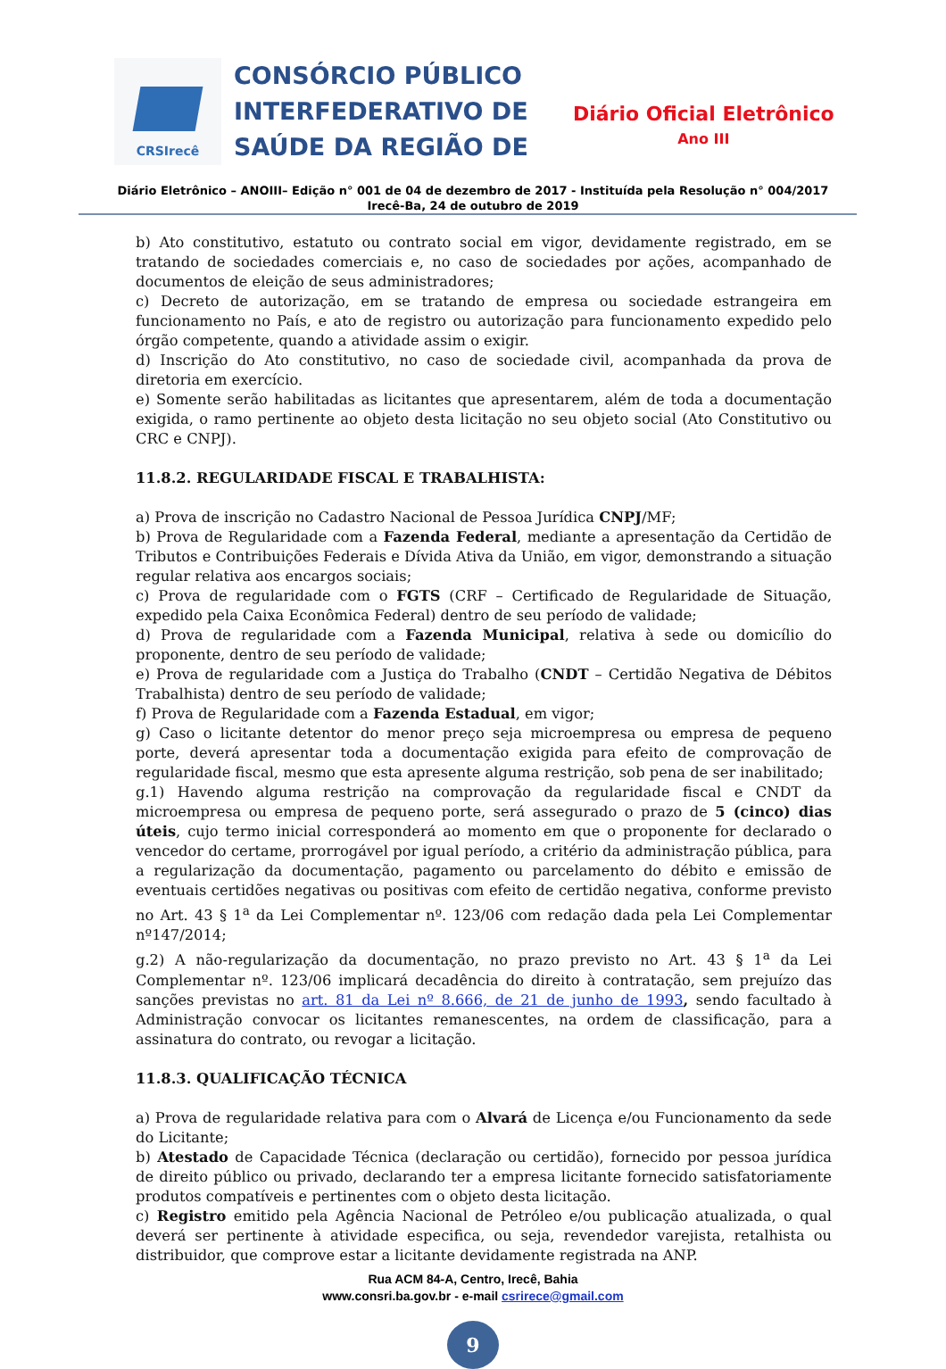CRSIrecê
CONSÓRCIO PÚBLICO
INTERFEDERATIVO DE
SAÚDE DA REGIÃO DE
Diário Oficial Eletrônico
Ano III
Diário Eletrônico – ANOIII– Edição n° 001 de 04 de dezembro de 2017 - Instituída pela Resolução n° 004/2017
Irecê-Ba, 24 de outubro de 2019
b) Ato constitutivo, estatuto ou contrato social em vigor, devidamente registrado, em se tratando de sociedades comerciais e, no caso de sociedades por ações, acompanhado de documentos de eleição de seus administradores;
c) Decreto de autorização, em se tratando de empresa ou sociedade estrangeira em funcionamento no País, e ato de registro ou autorização para funcionamento expedido pelo órgão competente, quando a atividade assim o exigir.
d) Inscrição do Ato constitutivo, no caso de sociedade civil, acompanhada da prova de diretoria em exercício.
e) Somente serão habilitadas as licitantes que apresentarem, além de toda a documentação exigida, o ramo pertinente ao objeto desta licitação no seu objeto social (Ato Constitutivo ou CRC e CNPJ).
11.8.2. REGULARIDADE FISCAL E TRABALHISTA:
a) Prova de inscrição no Cadastro Nacional de Pessoa Jurídica CNPJ/MF;
b) Prova de Regularidade com a Fazenda Federal, mediante a apresentação da Certidão de Tributos e Contribuições Federais e Dívida Ativa da União, em vigor, demonstrando a situação regular relativa aos encargos sociais;
c) Prova de regularidade com o FGTS (CRF – Certificado de Regularidade de Situação, expedido pela Caixa Econômica Federal) dentro de seu período de validade;
d) Prova de regularidade com a Fazenda Municipal, relativa à sede ou domicílio do proponente, dentro de seu período de validade;
e) Prova de regularidade com a Justiça do Trabalho (CNDT – Certidão Negativa de Débitos Trabalhista) dentro de seu período de validade;
f) Prova de Regularidade com a Fazenda Estadual, em vigor;
g) Caso o licitante detentor do menor preço seja microempresa ou empresa de pequeno porte, deverá apresentar toda a documentação exigida para efeito de comprovação de regularidade fiscal, mesmo que esta apresente alguma restrição, sob pena de ser inabilitado;
g.1) Havendo alguma restrição na comprovação da regularidade fiscal e CNDT da microempresa ou empresa de pequeno porte, será assegurado o prazo de 5 (cinco) dias úteis, cujo termo inicial corresponderá ao momento em que o proponente for declarado o vencedor do certame, prorrogável por igual período, a critério da administração pública, para a regularização da documentação, pagamento ou parcelamento do débito e emissão de eventuais certidões negativas ou positivas com efeito de certidão negativa, conforme previsto no Art. 43 § 1<sup>a</sup> da Lei Complementar nº. 123/06 com redação dada pela Lei Complementar nº147/2014;
g.2) A não-regularização da documentação, no prazo previsto no Art. 43 § 1<sup>a</sup> da Lei Complementar nº. 123/06 implicará decadência do direito à contratação, sem prejuízo das sanções previstas no art. 81 da Lei nº 8.666, de 21 de junho de 1993, sendo facultado à Administração convocar os licitantes remanescentes, na ordem de classificação, para a assinatura do contrato, ou revogar a licitação.
11.8.3. QUALIFICAÇÃO TÉCNICA
a) Prova de regularidade relativa para com o Alvará de Licença e/ou Funcionamento da sede do Licitante;
b) Atestado de Capacidade Técnica (declaração ou certidão), fornecido por pessoa jurídica de direito público ou privado, declarando ter a empresa licitante fornecido satisfatoriamente produtos compatíveis e pertinentes com o objeto desta licitação.
c) Registro emitido pela Agência Nacional de Petróleo e/ou publicação atualizada, o qual deverá ser pertinente à atividade especifica, ou seja, revendedor varejista, retalhista ou distribuidor, que comprove estar a licitante devidamente registrada na ANP.
Rua ACM 84-A, Centro, Irecê, Bahia
www.consri.ba.gov.br - e-mail csrirece@gmail.com
9